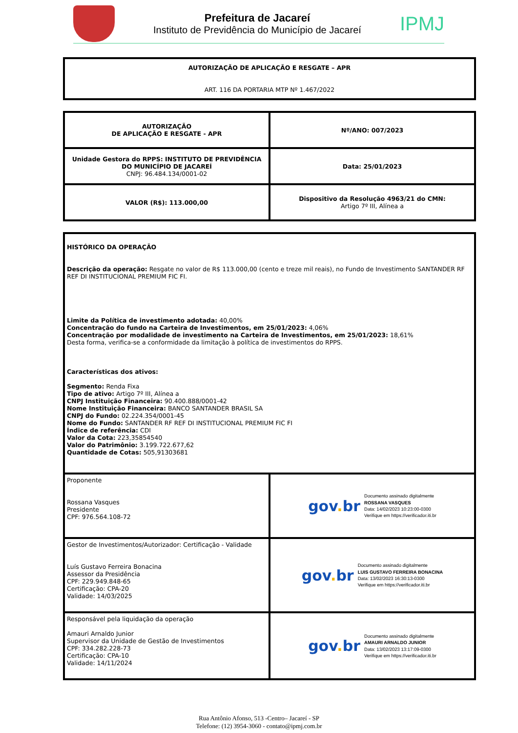Prefeitura de Jacareí
Instituto de Previdência do Município de Jacareí
IPMJ
| AUTORIZAÇÃO DE APLICAÇÃO E RESGATE – APR ART. 116 DA PORTARIA MTP Nº 1.467/2022 |
| AUTORIZAÇÃO DE APLICAÇÃO E RESGATE - APR | Nº/ANO: 007/2023 |
| Unidade Gestora do RPPS: INSTITUTO DE PREVIDÊNCIA DO MUNICÍPIO DE JACAREÍ CNPJ: 96.484.134/0001-02 | Data: 25/01/2023 |
| VALOR (R$): 113.000,00 | Dispositivo da Resolução 4963/21 do CMN: Artigo 7º III, Alínea a |
| HISTÓRICO DA OPERAÇÃO Descrição da operação: Resgate no valor de R$ 113.000,00 (cento e treze mil reais), no Fundo de Investimento SANTANDER RF REF DI INSTITUCIONAL PREMIUM FIC FI. Limite da Política de investimento adotada: 40,00% Concentração do fundo na Carteira de Investimentos, em 25/01/2023: 4,06% Concentração por modalidade de investimento na Carteira de Investimentos, em 25/01/2023: 18,61% Desta forma, verifica-se a conformidade da limitação à política de investimentos do RPPS. Características dos ativos: Segmento: Renda Fixa Tipo de ativo: Artigo 7º III, Alínea a CNPJ Instituição Financeira: 90.400.888/0001-42 Nome Instituição Financeira: BANCO SANTANDER BRASIL SA CNPJ do Fundo: 02.224.354/0001-45 Nome do Fundo: SANTANDER RF REF DI INSTITUCIONAL PREMIUM FIC FI Índice de referência: CDI Valor da Cota: 223,35854540 Valor do Patrimônio: 3.199.722.677,62 Quantidade de Cotas: 505,91303681 | |
| Proponente Rossana Vasques Presidente CPF: 976.564.108-72 | gov . br Documento assinado digitalmente ROSSANA VASQUES Data: 14/02/2023 10:23:00-0300 Verifique em https://verificador.iti.br |
| Gestor de Investimentos/Autorizador: Certificação - Validade Luís Gustavo Ferreira Bonacina Assessor da Presidência CPF: 229.949.848-65 Certificação: CPA-20 Validade: 14/03/2025 | gov . br Documento assinado digitalmente LUIS GUSTAVO FERREIRA BONACINA Data: 13/02/2023 16:30:13-0300 Verifique em https://verificador.iti.br |
| Responsável pela liquidação da operação Amauri Arnaldo Junior Supervisor da Unidade de Gestão de Investimentos CPF: 334.282.228-73 Certificação: CPA-10 Validade: 14/11/2024 | gov . br Documento assinado digitalmente AMAURI ARNALDO JUNIOR Data: 13/02/2023 13:17:09-0300 Verifique em https://verificador.iti.br |
Rua Antônio Afonso, 513 -Centro– Jacareí - SP
Telefone: (12) 3954-3060 - contato@ipmj.com.br